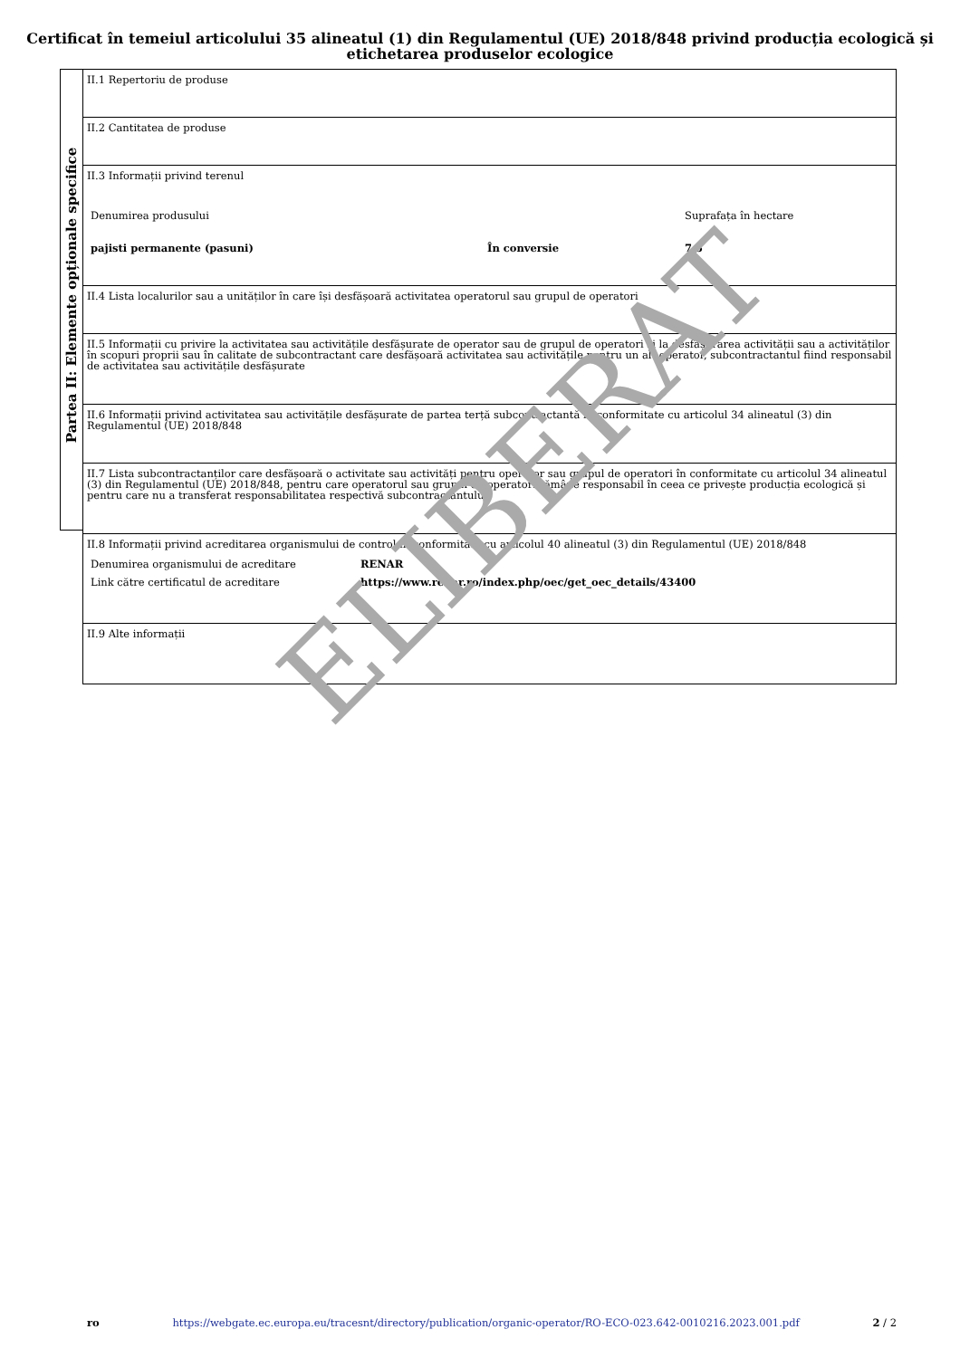Certificat în temeiul articolului 35 alineatul (1) din Regulamentul (UE) 2018/848 privind producția ecologică și etichetarea produselor ecologice
Partea II: Elemente opționale specifice
II.1 Repertoriu de produse
II.2 Cantitatea de produse
II.3 Informații privind terenul
| Denumirea produsului | | Suprafața în hectare |
| pajisti permanente (pasuni) | În conversie | 7.5 |
II.4 Lista localurilor sau a unităților în care își desfășoară activitatea operatorul sau grupul de operatori
II.5 Informații cu privire la activitatea sau activitățile desfășurate de operator sau de grupul de operatori și la desfășurarea activității sau a activităților în scopuri proprii sau în calitate de subcontractant care desfășoară activitatea sau activitățile pentru un alt operator, subcontractantul fiind responsabil de activitatea sau activitățile desfășurate
II.6 Informații privind activitatea sau activitățile desfășurate de partea terță subcontractantă în conformitate cu articolul 34 alineatul (3) din Regulamentul (UE) 2018/848
II.7 Lista subcontractanților care desfășoară o activitate sau activități pentru operator sau grupul de operatori în conformitate cu articolul 34 alineatul (3) din Regulamentul (UE) 2018/848, pentru care operatorul sau grupul de operatori rămâne responsabil în ceea ce privește producția ecologică și pentru care nu a transferat responsabilitatea respectivă subcontractantului
II.8 Informații privind acreditarea organismului de control în conformitate cu articolul 40 alineatul (3) din Regulamentul (UE) 2018/848
| Denumirea organismului de acreditare | RENAR |
| Link către certificatul de acreditare | https://www.renar.ro/index.php/oec/get_oec_details/43400 |
II.9 Alte informații
ELIBERAT
ro https://webgate.ec.europa.eu/tracesnt/directory/publication/organic-operator/RO-ECO-023.642-0010216.2023.001.pdf 2 / 2